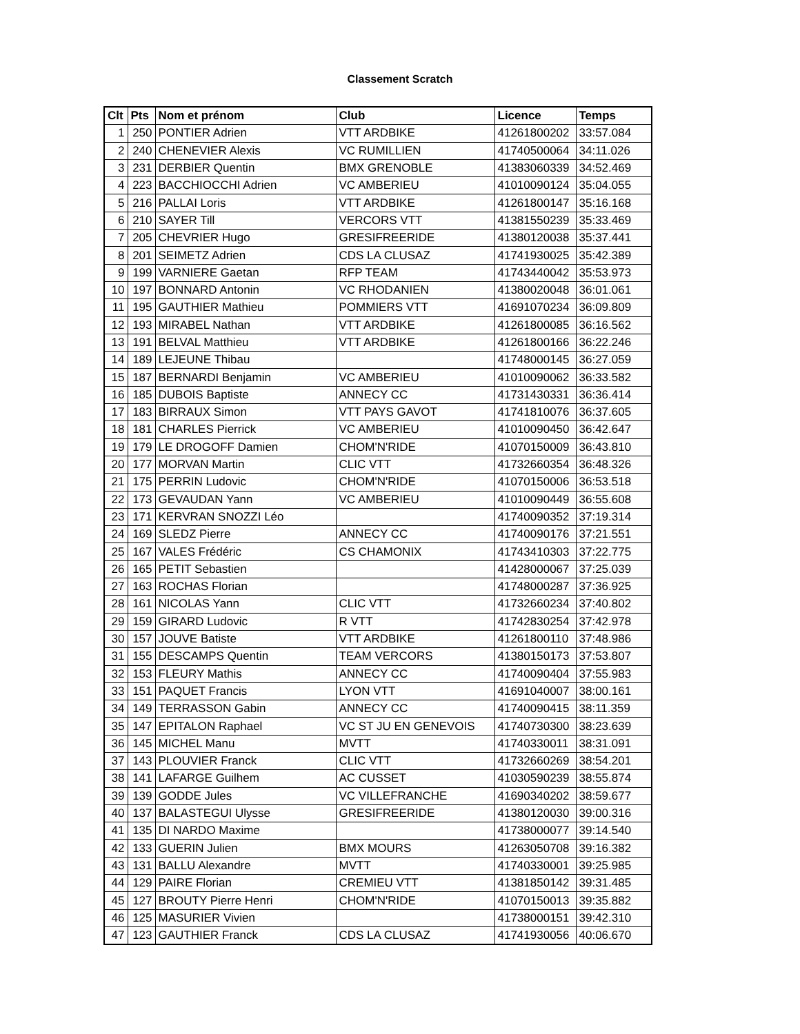Classement Scratch
| Clt | Pts | Nom et prénom | Club | Licence | Temps |
| --- | --- | --- | --- | --- | --- |
| 1 | 250 | PONTIER Adrien | VTT ARDBIKE | 41261800202 | 33:57.084 |
| 2 | 240 | CHENEVIER Alexis | VC RUMILLIEN | 41740500064 | 34:11.026 |
| 3 | 231 | DERBIER Quentin | BMX GRENOBLE | 41383060339 | 34:52.469 |
| 4 | 223 | BACCHIOCCHI Adrien | VC AMBERIEU | 41010090124 | 35:04.055 |
| 5 | 216 | PALLAI Loris | VTT ARDBIKE | 41261800147 | 35:16.168 |
| 6 | 210 | SAYER Till | VERCORS VTT | 41381550239 | 35:33.469 |
| 7 | 205 | CHEVRIER Hugo | GRESIFREERIDE | 41380120038 | 35:37.441 |
| 8 | 201 | SEIMETZ Adrien | CDS LA CLUSAZ | 41741930025 | 35:42.389 |
| 9 | 199 | VARNIERE Gaetan | RFP TEAM | 41743440042 | 35:53.973 |
| 10 | 197 | BONNARD Antonin | VC RHODANIEN | 41380020048 | 36:01.061 |
| 11 | 195 | GAUTHIER Mathieu | POMMIERS VTT | 41691070234 | 36:09.809 |
| 12 | 193 | MIRABEL Nathan | VTT ARDBIKE | 41261800085 | 36:16.562 |
| 13 | 191 | BELVAL Matthieu | VTT ARDBIKE | 41261800166 | 36:22.246 |
| 14 | 189 | LEJEUNE Thibau | | 41748000145 | 36:27.059 |
| 15 | 187 | BERNARDI Benjamin | VC AMBERIEU | 41010090062 | 36:33.582 |
| 16 | 185 | DUBOIS Baptiste | ANNECY CC | 41731430331 | 36:36.414 |
| 17 | 183 | BIRRAUX Simon | VTT PAYS GAVOT | 41741810076 | 36:37.605 |
| 18 | 181 | CHARLES Pierrick | VC AMBERIEU | 41010090450 | 36:42.647 |
| 19 | 179 | LE DROGOFF Damien | CHOM'N'RIDE | 41070150009 | 36:43.810 |
| 20 | 177 | MORVAN Martin | CLIC VTT | 41732660354 | 36:48.326 |
| 21 | 175 | PERRIN Ludovic | CHOM'N'RIDE | 41070150006 | 36:53.518 |
| 22 | 173 | GEVAUDAN Yann | VC AMBERIEU | 41010090449 | 36:55.608 |
| 23 | 171 | KERVRAN SNOZZI Léo | | 41740090352 | 37:19.314 |
| 24 | 169 | SLEDZ Pierre | ANNECY CC | 41740090176 | 37:21.551 |
| 25 | 167 | VALES Frédéric | CS CHAMONIX | 41743410303 | 37:22.775 |
| 26 | 165 | PETIT Sebastien | | 41428000067 | 37:25.039 |
| 27 | 163 | ROCHAS Florian | | 41748000287 | 37:36.925 |
| 28 | 161 | NICOLAS Yann | CLIC VTT | 41732660234 | 37:40.802 |
| 29 | 159 | GIRARD Ludovic | R VTT | 41742830254 | 37:42.978 |
| 30 | 157 | JOUVE Batiste | VTT ARDBIKE | 41261800110 | 37:48.986 |
| 31 | 155 | DESCAMPS Quentin | TEAM VERCORS | 41380150173 | 37:53.807 |
| 32 | 153 | FLEURY Mathis | ANNECY CC | 41740090404 | 37:55.983 |
| 33 | 151 | PAQUET Francis | LYON VTT | 41691040007 | 38:00.161 |
| 34 | 149 | TERRASSON Gabin | ANNECY CC | 41740090415 | 38:11.359 |
| 35 | 147 | EPITALON Raphael | VC ST JU EN GENEVOIS | 41740730300 | 38:23.639 |
| 36 | 145 | MICHEL Manu | MVTT | 41740330011 | 38:31.091 |
| 37 | 143 | PLOUVIER Franck | CLIC VTT | 41732660269 | 38:54.201 |
| 38 | 141 | LAFARGE Guilhem | AC CUSSET | 41030590239 | 38:55.874 |
| 39 | 139 | GODDE Jules | VC VILLEFRANCHE | 41690340202 | 38:59.677 |
| 40 | 137 | BALASTEGUI Ulysse | GRESIFREERIDE | 41380120030 | 39:00.316 |
| 41 | 135 | DI NARDO Maxime | | 41738000077 | 39:14.540 |
| 42 | 133 | GUERIN Julien | BMX MOURS | 41263050708 | 39:16.382 |
| 43 | 131 | BALLU Alexandre | MVTT | 41740330001 | 39:25.985 |
| 44 | 129 | PAIRE Florian | CREMIEU VTT | 41381850142 | 39:31.485 |
| 45 | 127 | BROUTY Pierre Henri | CHOM'N'RIDE | 41070150013 | 39:35.882 |
| 46 | 125 | MASURIER Vivien | | 41738000151 | 39:42.310 |
| 47 | 123 | GAUTHIER Franck | CDS LA CLUSAZ | 41741930056 | 40:06.670 |